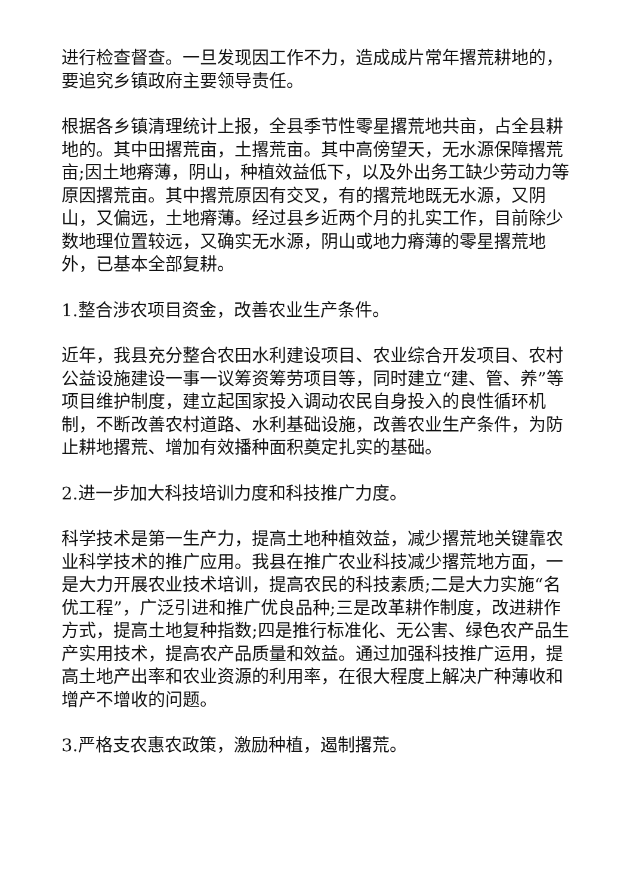进行检查督查。一旦发现因工作不力，造成成片常年撂荒耕地的，要追究乡镇政府主要领导责任。
根据各乡镇清理统计上报，全县季节性零星撂荒地共亩，占全县耕地的。其中田撂荒亩，土撂荒亩。其中高傍望天，无水源保障撂荒亩;因土地瘠薄，阴山，种植效益低下，以及外出务工缺少劳动力等原因撂荒亩。其中撂荒原因有交叉，有的撂荒地既无水源，又阴山，又偏远，土地瘠薄。经过县乡近两个月的扎实工作，目前除少数地理位置较远，又确实无水源，阴山或地力瘠薄的零星撂荒地外，已基本全部复耕。
1.整合涉农项目资金，改善农业生产条件。
近年，我县充分整合农田水利建设项目、农业综合开发项目、农村公益设施建设一事一议筹资筹劳项目等，同时建立“建、管、养”等项目维护制度，建立起国家投入调动农民自身投入的良性循环机制，不断改善农村道路、水利基础设施，改善农业生产条件，为防止耕地撂荒、增加有效播种面积奠定扎实的基础。
2.进一步加大科技培训力度和科技推广力度。
科学技术是第一生产力，提高土地种植效益，减少撂荒地关键靠农业科学技术的推广应用。我县在推广农业科技减少撂荒地方面，一是大力开展农业技术培训，提高农民的科技素质;二是大力实施“名优工程”，广泛引进和推广优良品种;三是改革耕作制度，改进耕作方式，提高土地复种指数;四是推行标准化、无公害、绿色农产品生产实用技术，提高农产品质量和效益。通过加强科技推广运用，提高土地产出率和农业资源的利用率，在很大程度上解决广种薄收和增产不增收的问题。
3.严格支农惠农政策，激励种植，遏制撂荒。